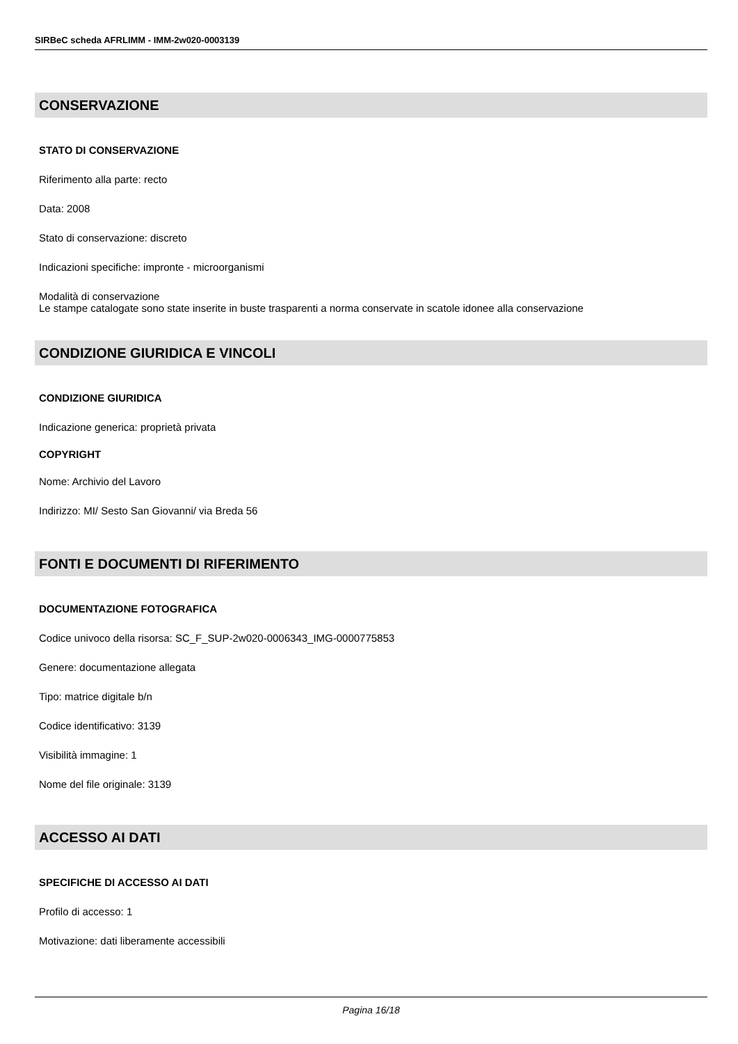SIRBeC scheda AFRLIMM - IMM-2w020-0003139
CONSERVAZIONE
STATO DI CONSERVAZIONE
Riferimento alla parte: recto
Data: 2008
Stato di conservazione: discreto
Indicazioni specifiche: impronte - microorganismi
Modalità di conservazione
Le stampe catalogate sono state inserite in buste trasparenti a norma conservate in scatole idonee alla conservazione
CONDIZIONE GIURIDICA E VINCOLI
CONDIZIONE GIURIDICA
Indicazione generica: proprietà privata
COPYRIGHT
Nome: Archivio del Lavoro
Indirizzo: MI/ Sesto San Giovanni/ via Breda 56
FONTI E DOCUMENTI DI RIFERIMENTO
DOCUMENTAZIONE FOTOGRAFICA
Codice univoco della risorsa: SC_F_SUP-2w020-0006343_IMG-0000775853
Genere: documentazione allegata
Tipo: matrice digitale b/n
Codice identificativo: 3139
Visibilità immagine: 1
Nome del file originale: 3139
ACCESSO AI DATI
SPECIFICHE DI ACCESSO AI DATI
Profilo di accesso: 1
Motivazione: dati liberamente accessibili
Pagina 16/18